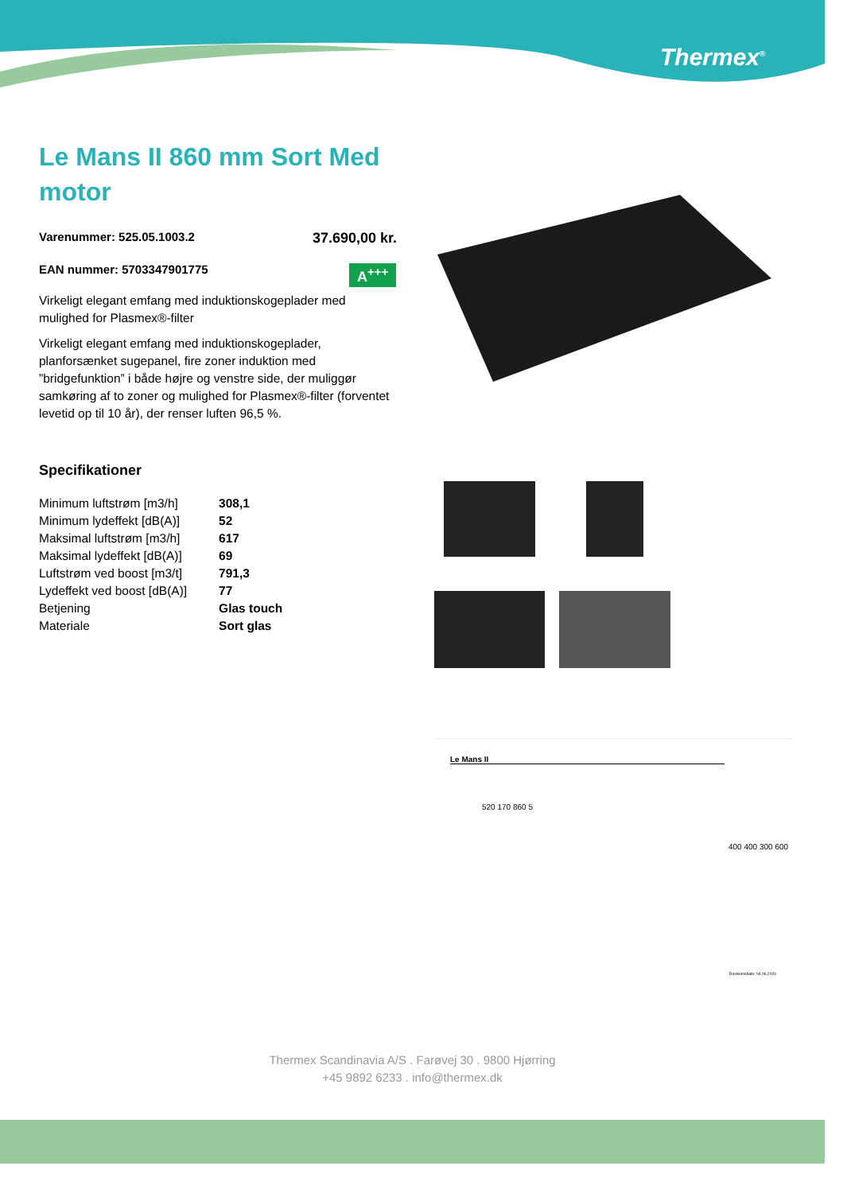Thermex<sup>®</sup>
Le Mans II 860 mm Sort Med motor
Varenummer: 525.05.1003.2 37.690,00 kr.
EAN nummer: 5703347901775
A<sup>+++</sup>
Virkeligt elegant emfang med induktionskogeplader med mulighed for Plasmex®-filter
Virkeligt elegant emfang med induktionskogeplader, planforsænket sugepanel, fire zoner induktion med ”bridgefunktion” i både højre og venstre side, der muliggør samkøring af to zoner og mulighed for Plasmex®-filter (forventet levetid op til 10 år), der renser luften 96,5 %.
Specifikationer
| Minimum luftstrøm [m3/h] | 308,1 |
| Minimum lydeffekt [dB(A)] | 52 |
| Maksimal luftstrøm [m3/h] | 617 |
| Maksimal lydeffekt [dB(A)] | 69 |
| Luftstrøm ved boost [m3/t] | 791,3 |
| Lydeffekt ved boost [dB(A)] | 77 |
| Betjening | Glas touch |
| Materiale | Sort glas |
Le Mans II
520 170 860 5
400 400 300 600
Revisionsdato: 04.06.2020
Thermex Scandinavia A/S . Farøvej 30 . 9800 Hjørring
+45 9892 6233 . info@thermex.dk